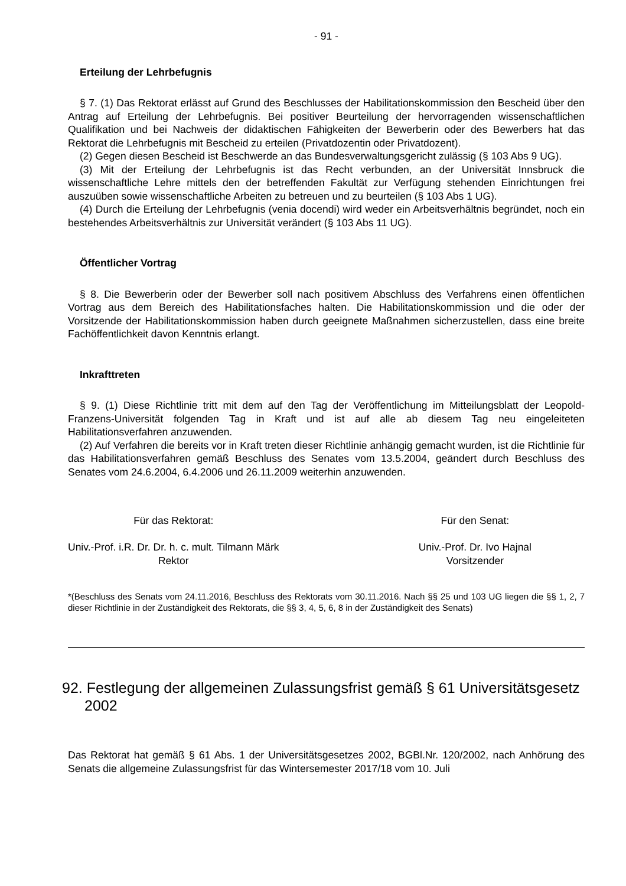- 91 -
Erteilung der Lehrbefugnis
§ 7. (1) Das Rektorat erlässt auf Grund des Beschlusses der Habilitationskommission den Bescheid über den Antrag auf Erteilung der Lehrbefugnis. Bei positiver Beurteilung der hervorragenden wissenschaftlichen Qualifikation und bei Nachweis der didaktischen Fähigkeiten der Bewerberin oder des Bewerbers hat das Rektorat die Lehrbefugnis mit Bescheid zu erteilen (Privatdozentin oder Privatdozent).
(2) Gegen diesen Bescheid ist Beschwerde an das Bundesverwaltungsgericht zulässig (§ 103 Abs 9 UG).
(3) Mit der Erteilung der Lehrbefugnis ist das Recht verbunden, an der Universität Innsbruck die wissenschaftliche Lehre mittels den der betreffenden Fakultät zur Verfügung stehenden Einrichtungen frei auszuüben sowie wissenschaftliche Arbeiten zu betreuen und zu beurteilen (§ 103 Abs 1 UG).
(4) Durch die Erteilung der Lehrbefugnis (venia docendi) wird weder ein Arbeitsverhältnis begründet, noch ein bestehendes Arbeitsverhältnis zur Universität verändert (§ 103 Abs 11 UG).
Öffentlicher Vortrag
§ 8. Die Bewerberin oder der Bewerber soll nach positivem Abschluss des Verfahrens einen öffentlichen Vortrag aus dem Bereich des Habilitationsfaches halten. Die Habilitationskommission und die oder der Vorsitzende der Habilitationskommission haben durch geeignete Maßnahmen sicherzustellen, dass eine breite Fachöffentlichkeit davon Kenntnis erlangt.
Inkrafttreten
§ 9. (1) Diese Richtlinie tritt mit dem auf den Tag der Veröffentlichung im Mitteilungsblatt der Leopold-Franzens-Universität folgenden Tag in Kraft und ist auf alle ab diesem Tag neu eingeleiteten Habilitationsverfahren anzuwenden.
(2) Auf Verfahren die bereits vor in Kraft treten dieser Richtlinie anhängig gemacht wurden, ist die Richtlinie für das Habilitationsverfahren gemäß Beschluss des Senates vom 13.5.2004, geändert durch Beschluss des Senates vom 24.6.2004, 6.4.2006 und 26.11.2009 weiterhin anzuwenden.
Für das Rektorat:
Univ.-Prof. i.R. Dr. Dr. h. c. mult. Tilmann Märk
Rektor
Für den Senat:
Univ.-Prof. Dr. Ivo Hajnal
Vorsitzender
*(Beschluss des Senats vom 24.11.2016, Beschluss des Rektorats vom 30.11.2016. Nach §§ 25 und 103 UG liegen die §§ 1, 2, 7 dieser Richtlinie in der Zuständigkeit des Rektorats, die §§ 3, 4, 5, 6, 8 in der Zuständigkeit des Senats)
92. Festlegung der allgemeinen Zulassungsfrist gemäß § 61 Universitätsgesetz 2002
Das Rektorat hat gemäß § 61 Abs. 1 der Universitätsgesetzes 2002, BGBl.Nr. 120/2002, nach Anhörung des Senats die allgemeine Zulassungsfrist für das Wintersemester 2017/18 vom 10. Juli